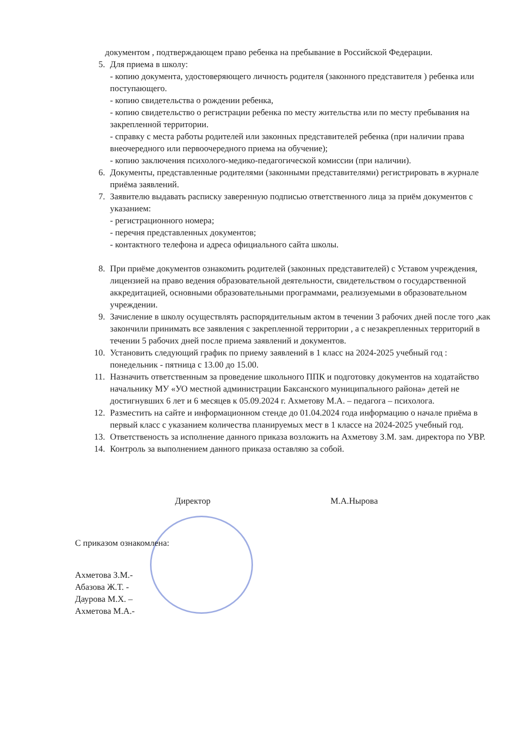документом , подтверждающем право ребенка на пребывание в Российской Федерации.
5. Для приема в школу:
- копию документа, удостоверяющего личность родителя (законного представителя ) ребенка или поступающего.
- копию свидетельства о рождении ребенка,
- копию свидетельство о регистрации ребенка по месту жительства или по месту пребывания на закрепленной территории.
- справку с места работы родителей или законных представителей ребенка (при наличии права внеочередного или первоочередного приема на обучение);
- копию заключения психолого-медико-педагогической комиссии (при наличии).
6. Документы, представленные родителями (законными представителями) регистрировать в журнале приёма заявлений.
7. Заявителю выдавать расписку заверенную подписью ответственного лица за приём документов с указанием:
- регистрационного номера;
- перечня представленных документов;
- контактного телефона и адреса официального сайта школы.
8. При приёме документов ознакомить родителей (законных представителей) с Уставом учреждения, лицензией на право ведения образовательной деятельности, свидетельством о государственной аккредитацией, основными образовательными программами, реализуемыми в образовательном учреждении.
9. Зачисление в школу осуществлять распорядительным актом в течении 3 рабочих дней после того ,как закончили принимать все заявления с закрепленной территории , а с незакрепленных территорий в течении 5 рабочих дней после приема заявлений и документов.
10. Установить следующий график по приему заявлений в 1 класс на 2024-2025 учебный год :
понедельник - пятница с 13.00 до 15.00.
11. Назначить ответственным за проведение школьного ППК и подготовку документов на ходатайство начальнику МУ «УО местной администрации Баксанского муниципального района» детей не достигнувших 6 лет и 6 месяцев к 05.09.2024 г. Ахметову М.А. – педагога – психолога.
12. Разместить на сайте и информационном стенде до 01.04.2024 года информацию о начале приёма в первый класс с указанием количества планируемых мест в 1 классе на 2024-2025 учебный год.
13. Ответственость за исполнение данного приказа возложить на Ахметову З.М. зам. директора по УВР.
14. Контроль за выполнением данного приказа оставляю за собой.
Директор М.А.Нырова
С приказом ознакомлена:
Ахметова З.М.-
Абазова Ж.Т. -
Даурова М.Х. –
Ахметова М.А.-